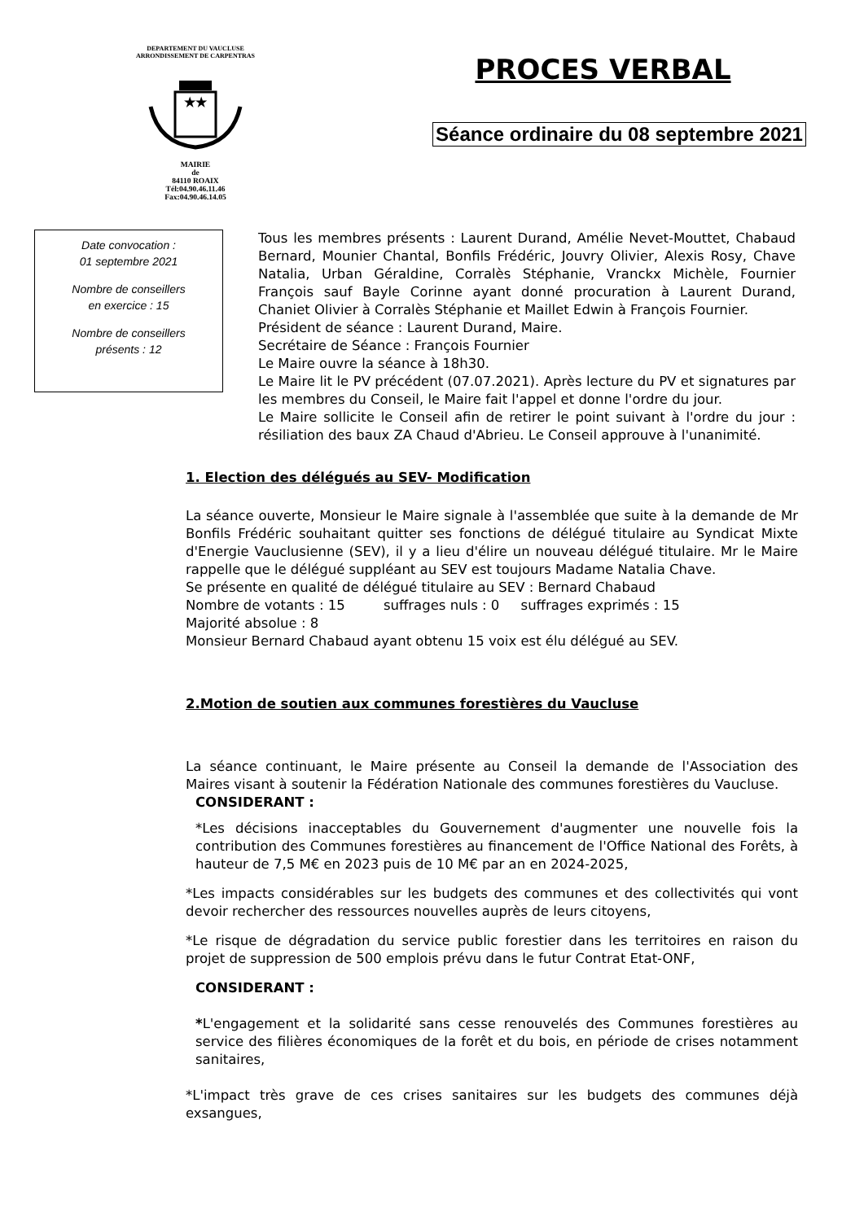DEPARTEMENT DU VAUCLUSE
ARRONDISSEMENT DE CARPENTRAS
★★
MAIRIE
de
84110 ROAIX
Tél:04.90.46.11.46
Fax:04.90.46.14.05
PROCES VERBAL
Séance ordinaire du 08 septembre 2021
Date convocation :
01 septembre 2021
Nombre de conseillers
en exercice : 15
Nombre de conseillers
présents : 12
Tous les membres présents : Laurent Durand, Amélie Nevet-Mouttet, Chabaud Bernard, Mounier Chantal, Bonfils Frédéric, Jouvry Olivier, Alexis Rosy, Chave Natalia, Urban Géraldine, Corralès Stéphanie, Vranckx Michèle, Fournier François sauf Bayle Corinne ayant donné procuration à Laurent Durand, Chaniet Olivier à Corralès Stéphanie et Maillet Edwin à François Fournier.
Président de séance : Laurent Durand, Maire.
Secrétaire de Séance : François Fournier
Le Maire ouvre la séance à 18h30.
Le Maire lit le PV précédent (07.07.2021). Après lecture du PV et signatures par les membres du Conseil, le Maire fait l'appel et donne l'ordre du jour.
Le Maire sollicite le Conseil afin de retirer le point suivant à l'ordre du jour : résiliation des baux ZA Chaud d'Abrieu. Le Conseil approuve à l'unanimité.
1. Election des délégués au SEV- Modification
La séance ouverte, Monsieur le Maire signale à l'assemblée que suite à la demande de Mr Bonfils Frédéric souhaitant quitter ses fonctions de délégué titulaire au Syndicat Mixte d'Energie Vauclusienne (SEV), il y a lieu d'élire un nouveau délégué titulaire. Mr le Maire rappelle que le délégué suppléant au SEV est toujours Madame Natalia Chave.
Se présente en qualité de délégué titulaire au SEV : Bernard Chabaud
Nombre de votants : 15 suffrages nuls : 0 suffrages exprimés : 15
Majorité absolue : 8
Monsieur Bernard Chabaud ayant obtenu 15 voix est élu délégué au SEV.
2.Motion de soutien aux communes forestières du Vaucluse
La séance continuant, le Maire présente au Conseil la demande de l'Association des Maires visant à soutenir la Fédération Nationale des communes forestières du Vaucluse.
CONSIDERANT :
*Les décisions inacceptables du Gouvernement d'augmenter une nouvelle fois la contribution des Communes forestières au financement de l'Office National des Forêts, à hauteur de 7,5 M€ en 2023 puis de 10 M€ par an en 2024-2025,
*Les impacts considérables sur les budgets des communes et des collectivités qui vont devoir rechercher des ressources nouvelles auprès de leurs citoyens,
*Le risque de dégradation du service public forestier dans les territoires en raison du projet de suppression de 500 emplois prévu dans le futur Contrat Etat-ONF,
CONSIDERANT :
*L'engagement et la solidarité sans cesse renouvelés des Communes forestières au service des filières économiques de la forêt et du bois, en période de crises notamment sanitaires,
*L'impact très grave de ces crises sanitaires sur les budgets des communes déjà exsangues,